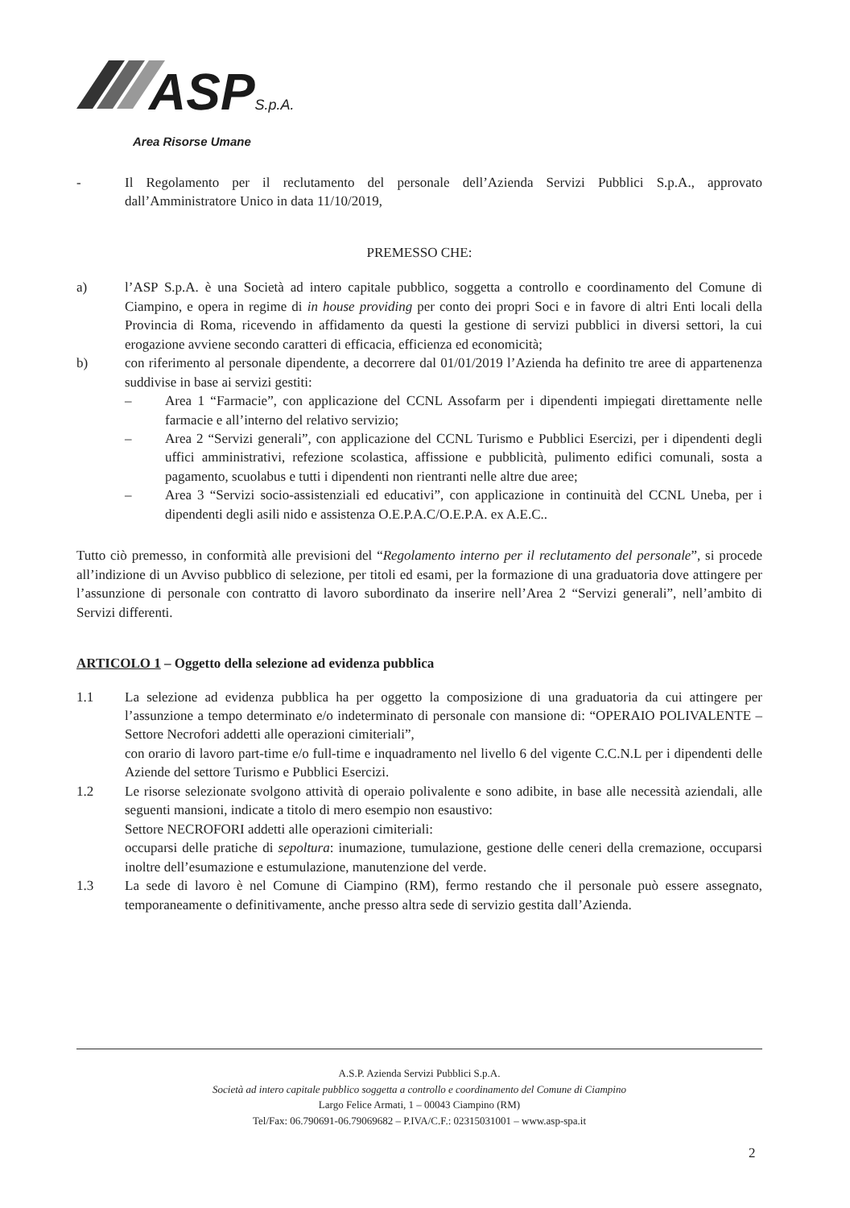ASP S.p.A.
Area Risorse Umane
- Il Regolamento per il reclutamento del personale dell’Azienda Servizi Pubblici S.p.A., approvato dall’Amministratore Unico in data 11/10/2019,
PREMESSO CHE:
a) l’ASP S.p.A. è una Società ad intero capitale pubblico, soggetta a controllo e coordinamento del Comune di Ciampino, e opera in regime di in house providing per conto dei propri Soci e in favore di altri Enti locali della Provincia di Roma, ricevendo in affidamento da questi la gestione di servizi pubblici in diversi settori, la cui erogazione avviene secondo caratteri di efficacia, efficienza ed economicità;
b) con riferimento al personale dipendente, a decorrere dal 01/01/2019 l’Azienda ha definito tre aree di appartenenza suddivise in base ai servizi gestiti:
– Area 1 “Farmacie”, con applicazione del CCNL Assofarm per i dipendenti impiegati direttamente nelle farmacie e all’interno del relativo servizio;
– Area 2 “Servizi generali”, con applicazione del CCNL Turismo e Pubblici Esercizi, per i dipendenti degli uffici amministrativi, refezione scolastica, affissione e pubblicità, pulimento edifici comunali, sosta a pagamento, scuolabus e tutti i dipendenti non rientranti nelle altre due aree;
– Area 3 “Servizi socio-assistenziali ed educativi”, con applicazione in continuità del CCNL Uneba, per i dipendenti degli asili nido e assistenza O.E.P.A.C/O.E.P.A. ex A.E.C..
Tutto ciò premesso, in conformità alle previsioni del “Regolamento interno per il reclutamento del personale”, si procede all’indizione di un Avviso pubblico di selezione, per titoli ed esami, per la formazione di una graduatoria dove attingere per l’assunzione di personale con contratto di lavoro subordinato da inserire nell’Area 2 “Servizi generali”, nell’ambito di Servizi differenti.
ARTICOLO 1 – Oggetto della selezione ad evidenza pubblica
1.1 La selezione ad evidenza pubblica ha per oggetto la composizione di una graduatoria da cui attingere per l’assunzione a tempo determinato e/o indeterminato di personale con mansione di: “OPERAIO POLIVALENTE – Settore Necrofori addetti alle operazioni cimiteriali”,
con orario di lavoro part-time e/o full-time e inquadramento nel livello 6 del vigente C.C.N.L per i dipendenti delle Aziende del settore Turismo e Pubblici Esercizi.
1.2 Le risorse selezionate svolgono attività di operaio polivalente e sono adibite, in base alle necessità aziendali, alle seguenti mansioni, indicate a titolo di mero esempio non esaustivo:
Settore NECROFORI addetti alle operazioni cimiteriali:
occuparsi delle pratiche di sepoltura: inumazione, tumulazione, gestione delle ceneri della cremazione, occuparsi inoltre dell’esumazione e estumulazione, manutenzione del verde.
1.3 La sede di lavoro è nel Comune di Ciampino (RM), fermo restando che il personale può essere assegnato, temporaneamente o definitivamente, anche presso altra sede di servizio gestita dall’Azienda.
A.S.P. Azienda Servizi Pubblici S.p.A.
Società ad intero capitale pubblico soggetta a controllo e coordinamento del Comune di Ciampino
Largo Felice Armati, 1 – 00043 Ciampino (RM)
Tel/Fax: 06.790691-06.79069682 – P.IVA/C.F.: 02315031001 – www.asp-spa.it
2